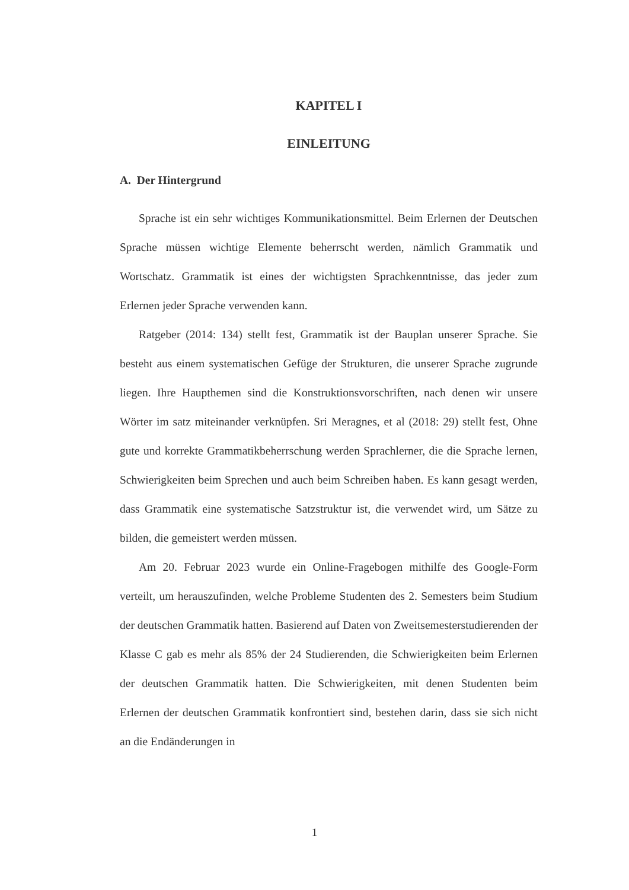KAPITEL I
EINLEITUNG
A. Der Hintergrund
Sprache ist ein sehr wichtiges Kommunikationsmittel. Beim Erlernen der Deutschen Sprache müssen wichtige Elemente beherrscht werden, nämlich Grammatik und Wortschatz. Grammatik ist eines der wichtigsten Sprachkenntnisse, das jeder zum Erlernen jeder Sprache verwenden kann.
Ratgeber (2014: 134) stellt fest, Grammatik ist der Bauplan unserer Sprache. Sie besteht aus einem systematischen Gefüge der Strukturen, die unserer Sprache zugrunde liegen. Ihre Haupthemen sind die Konstruktionsvorschriften, nach denen wir unsere Wörter im satz miteinander verknüpfen. Sri Meragnes, et al (2018: 29) stellt fest, Ohne gute und korrekte Grammatikbeherrschung werden Sprachlerner, die die Sprache lernen, Schwierigkeiten beim Sprechen und auch beim Schreiben haben. Es kann gesagt werden, dass Grammatik eine systematische Satzstruktur ist, die verwendet wird, um Sätze zu bilden, die gemeistert werden müssen.
Am 20. Februar 2023 wurde ein Online-Fragebogen mithilfe des Google-Form verteilt, um herauszufinden, welche Probleme Studenten des 2. Semesters beim Studium der deutschen Grammatik hatten. Basierend auf Daten von Zweitsemesterstudierenden der Klasse C gab es mehr als 85% der 24 Studierenden, die Schwierigkeiten beim Erlernen der deutschen Grammatik hatten. Die Schwierigkeiten, mit denen Studenten beim Erlernen der deutschen Grammatik konfrontiert sind, bestehen darin, dass sie sich nicht an die Endänderungen in
1